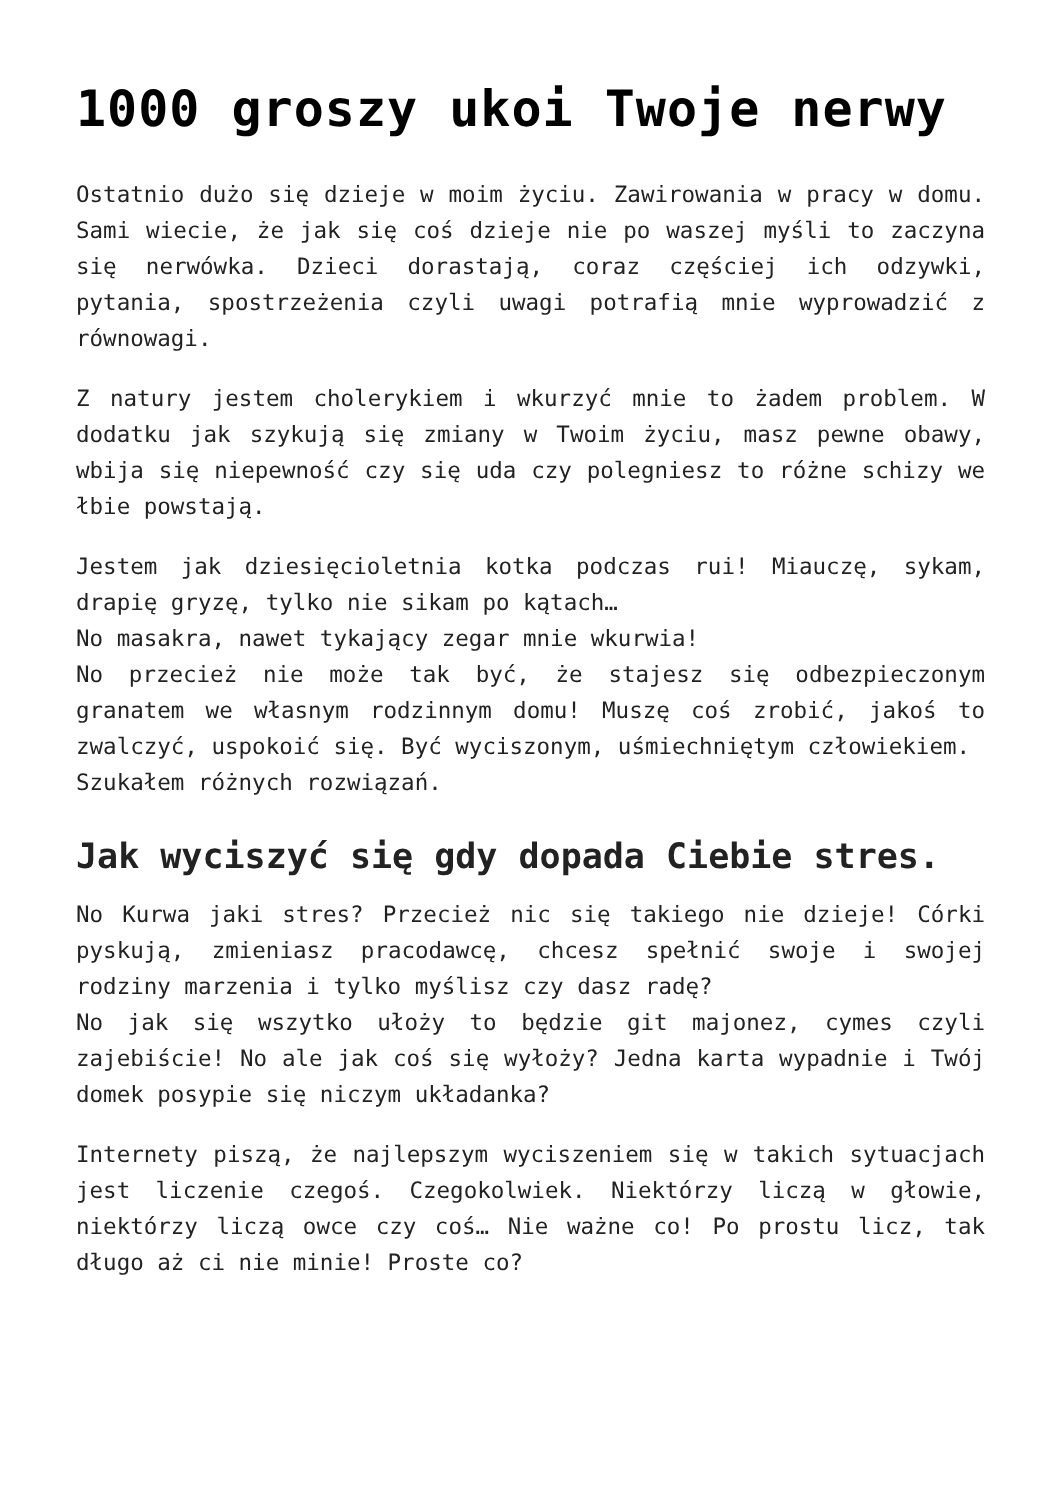1000 groszy ukoi Twoje nerwy
Ostatnio dużo się dzieje w moim życiu. Zawirowania w pracy w domu. Sami wiecie, że jak się coś dzieje nie po waszej myśli to zaczyna się nerwówka. Dzieci dorastają, coraz częściej ich odzywki, pytania, spostrzeżenia czyli uwagi potrafią mnie wyprowadzić z równowagi.
Z natury jestem cholerykiem i wkurzyć mnie to żadem problem. W dodatku jak szykują się zmiany w Twoim życiu, masz pewne obawy, wbija się niepewność czy się uda czy polegniesz to różne schizy we łbie powstają.
Jestem jak dziesięcioletnia kotka podczas rui! Miauczę, sykam, drapię gryzę, tylko nie sikam po kątach…
No masakra, nawet tykający zegar mnie wkurwia!
No przecież nie może tak być, że stajesz się odbezpieczonym granatem we własnym rodzinnym domu! Muszę coś zrobić, jakoś to zwalczyć, uspokoić się. Być wyciszonym, uśmiechniętym człowiekiem.
Szukałem różnych rozwiązań.
Jak wyciszyć się gdy dopada Ciebie stres.
No Kurwa jaki stres? Przecież nic się takiego nie dzieje! Córki pyskują, zmieniasz pracodawcę, chcesz spełnić swoje i swojej rodziny marzenia i tylko myślisz czy dasz radę?
No jak się wszytko ułoży to będzie git majonez, cymes czyli zajebiście! No ale jak coś się wyłoży? Jedna karta wypadnie i Twój domek posypie się niczym układanka?
Internety piszą, że najlepszym wyciszeniem się w takich sytuacjach jest liczenie czegoś. Czegokolwiek. Niektórzy liczą w głowie, niektórzy liczą owce czy coś… Nie ważne co! Po prostu licz, tak długo aż ci nie minie! Proste co?